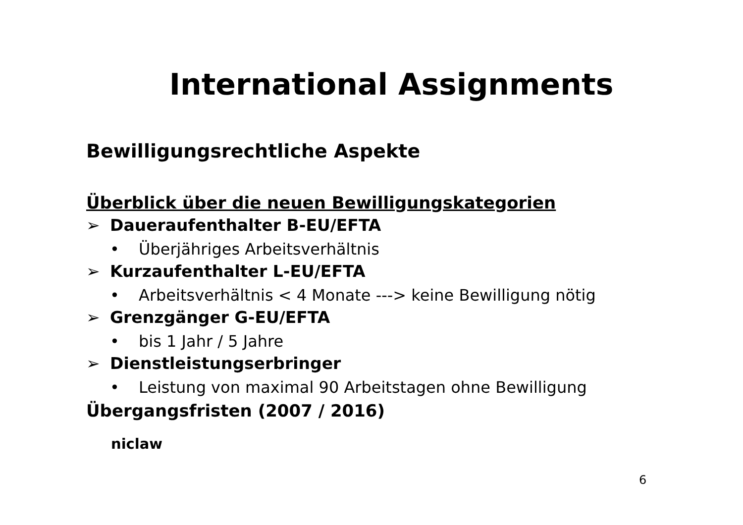International Assignments
Bewilligungsrechtliche Aspekte
Überblick über die neuen Bewilligungskategorien
➢ Daueraufenthalter B-EU/EFTA
• Überjähriges Arbeitsverhältnis
➢ Kurzaufenthalter L-EU/EFTA
• Arbeitsverhältnis < 4 Monate ---> keine Bewilligung nötig
➢ Grenzgänger G-EU/EFTA
• bis 1 Jahr / 5 Jahre
➢ Dienstleistungserbringer
• Leistung von maximal 90 Arbeitstagen ohne Bewilligung
Übergangsfristen (2007 / 2016)
niclaw
6